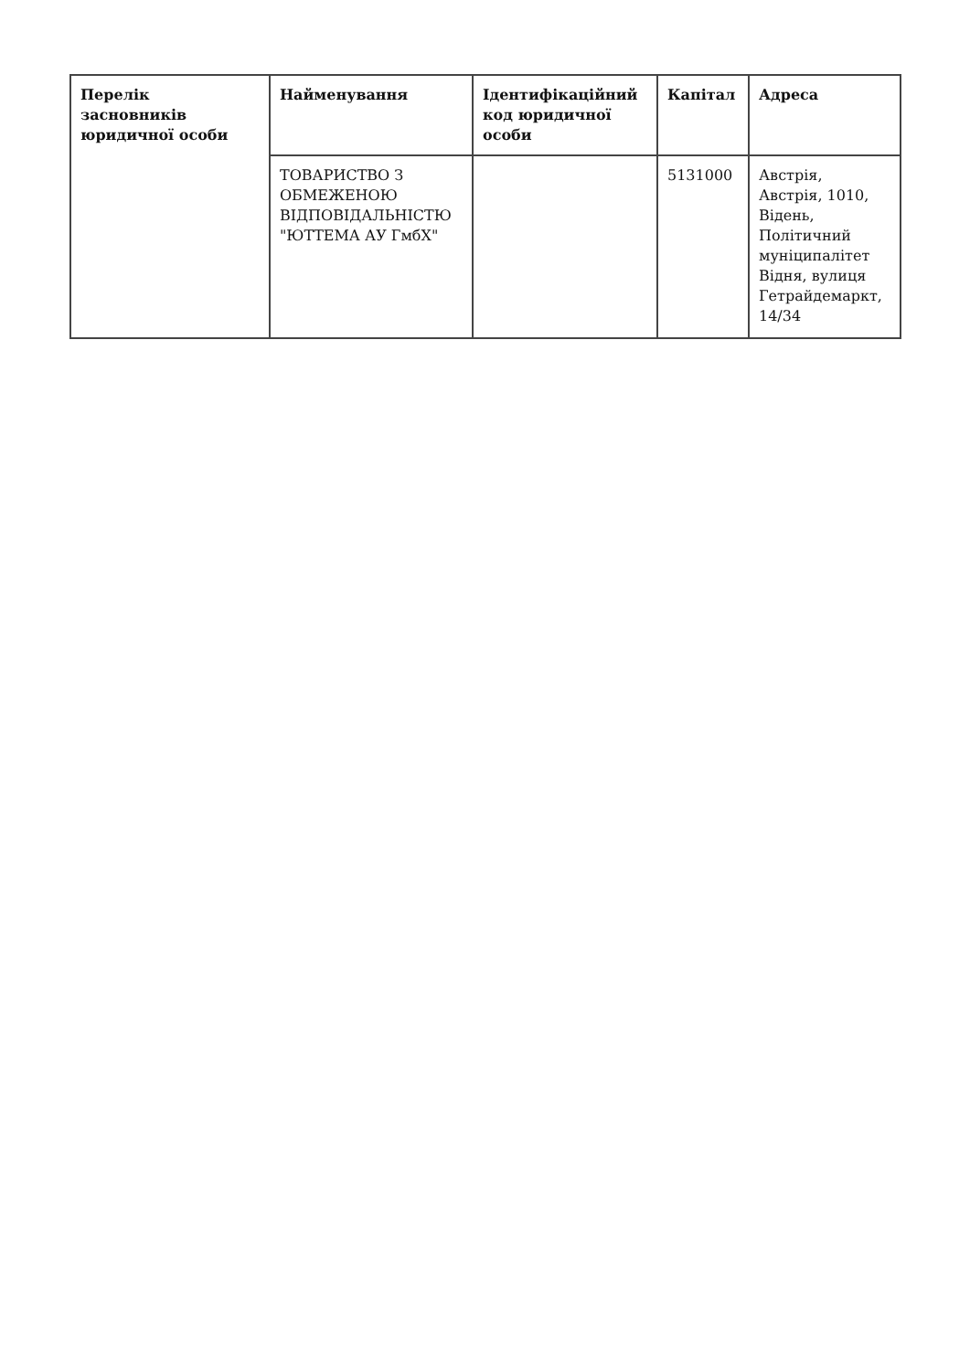| Перелік засновників юридичної особи | Найменування | Ідентифікаційний код юридичної особи | Капітал | Адреса |
| --- | --- | --- | --- | --- |
| | ТОВАРИСТВО З ОБМЕЖЕНОЮ ВІДПОВІДАЛЬНІСТЮ "ЮТТЕМА АУ ГмбХ" | | 5131000 | Австрія, Австрія, 1010, Відень, Політичний муніципалітет Відня, вулиця Гетрайдемаркт, 14/34 |